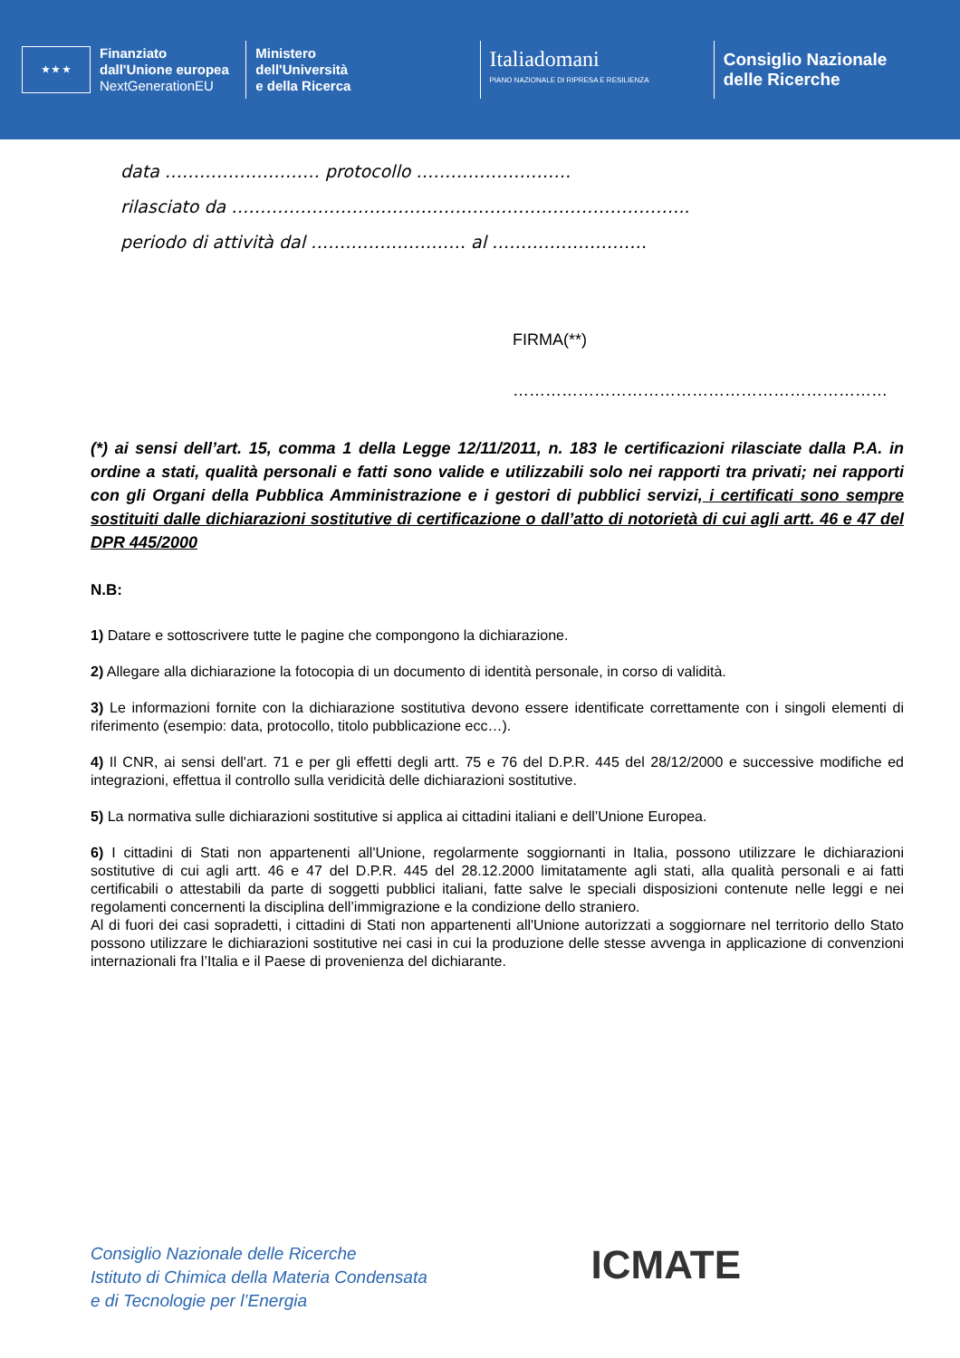★ ★ ★ Finanziato
dall'Unione europea
NextGenerationEU
Ministero
dell'Università
e della Ricerca
Italiadomani
PIANO NAZIONALE DI RIPRESA E RESILIENZA
Consiglio Nazionale
delle Ricerche
data ……………………… protocollo ………………………
rilasciato da ……………………………………………………………………..
periodo di attività dal ……………………… al ………………………
FIRMA(**)
……………………………………………………………
(*) ai sensi dell’art. 15, comma 1 della Legge 12/11/2011, n. 183 le certificazioni rilasciate dalla P.A. in ordine a stati, qualità personali e fatti sono valide e utilizzabili solo nei rapporti tra privati; nei rapporti con gli Organi della Pubblica Amministrazione e i gestori di pubblici servizi, i certificati sono sempre sostituiti dalle dichiarazioni sostitutive di certificazione o dall’atto di notorietà di cui agli artt. 46 e 47 del DPR 445/2000
N.B:
1) Datare e sottoscrivere tutte le pagine che compongono la dichiarazione.
2) Allegare alla dichiarazione la fotocopia di un documento di identità personale, in corso di validità.
3) Le informazioni fornite con la dichiarazione sostitutiva devono essere identificate correttamente con i singoli elementi di riferimento (esempio: data, protocollo, titolo pubblicazione ecc…).
4) Il CNR, ai sensi dell'art. 71 e per gli effetti degli artt. 75 e 76 del D.P.R. 445 del 28/12/2000 e successive modifiche ed integrazioni, effettua il controllo sulla veridicità delle dichiarazioni sostitutive.
5) La normativa sulle dichiarazioni sostitutive si applica ai cittadini italiani e dell’Unione Europea.
6) I cittadini di Stati non appartenenti all'Unione, regolarmente soggiornanti in Italia, possono utilizzare le dichiarazioni sostitutive di cui agli artt. 46 e 47 del D.P.R. 445 del 28.12.2000 limitatamente agli stati, alla qualità personali e ai fatti certificabili o attestabili da parte di soggetti pubblici italiani, fatte salve le speciali disposizioni contenute nelle leggi e nei regolamenti concernenti la disciplina dell’immigrazione e la condizione dello straniero.
Al di fuori dei casi sopradetti, i cittadini di Stati non appartenenti all'Unione autorizzati a soggiornare nel territorio dello Stato possono utilizzare le dichiarazioni sostitutive nei casi in cui la produzione delle stesse avvenga in applicazione di convenzioni internazionali fra l’Italia e il Paese di provenienza del dichiarante.
Consiglio Nazionale delle Ricerche
Istituto di Chimica della Materia Condensata
e di Tecnologie per l’Energia
ICMATE